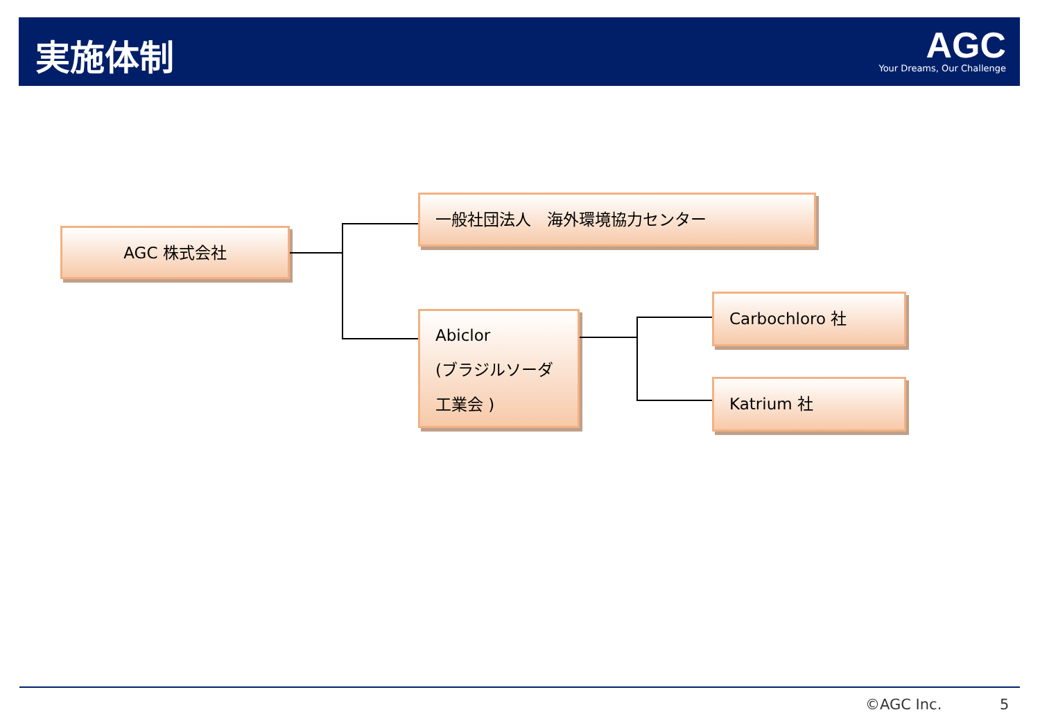実施体制
AGC
Your Dreams, Our Challenge
AGC 株式会社
一般社団法人　海外環境協力センター
Abiclor
(ブラジルソーダ
工業会 )
Carbochloro 社
Katrium 社
©AGC Inc. 5